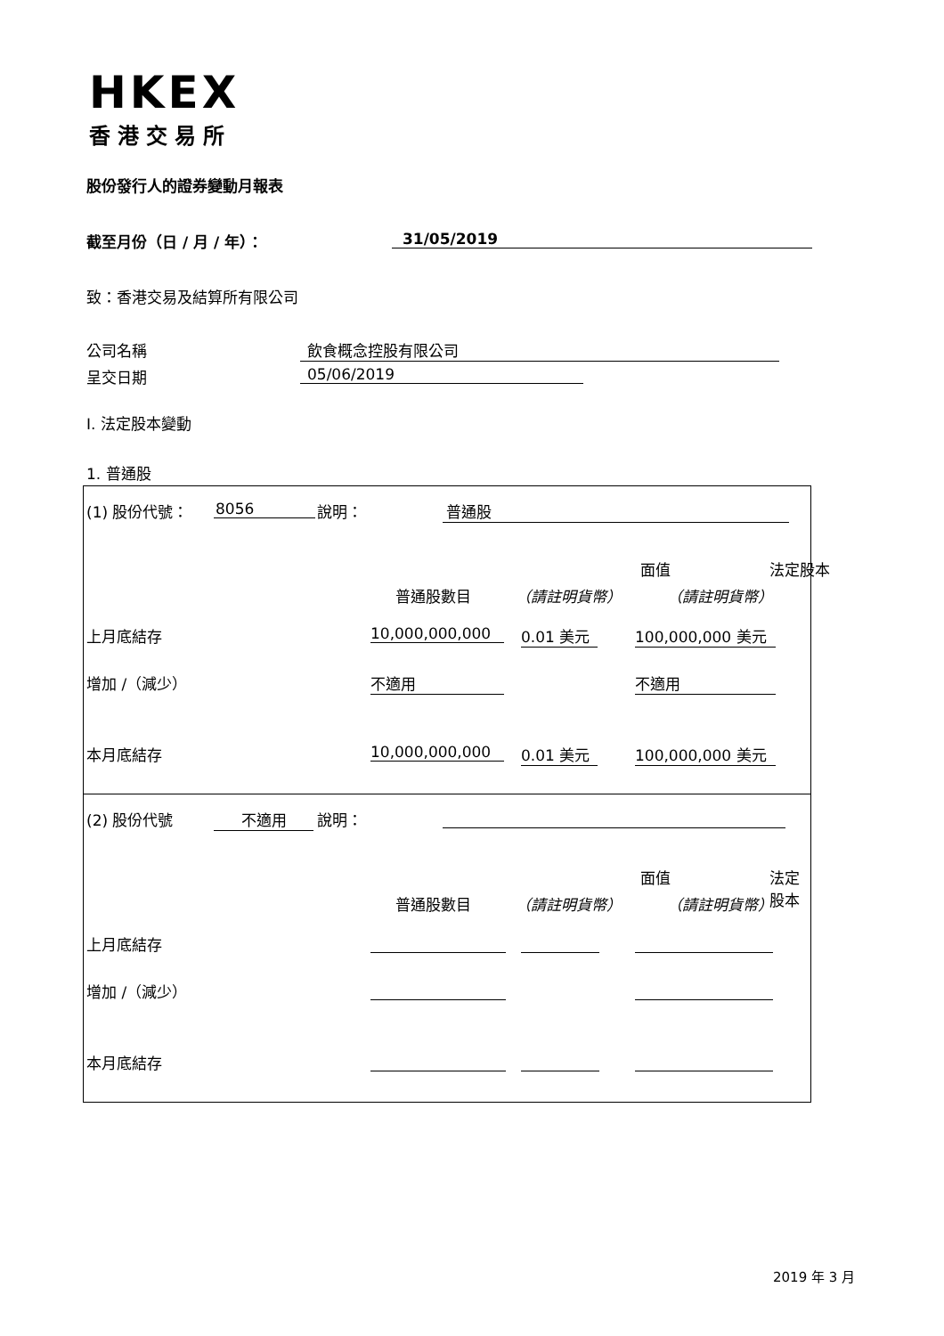HKEX
香港交易所
股份發行人的證券變動月報表
截至月份（日 / 月 / 年）： 31/05/2019
致：香港交易及結算所有限公司
公司名稱 飲食概念控股有限公司
呈交日期 05/06/2019
I. 法定股本變動
1. 普通股
(1) 股份代號： 8056 說明： 普通股
面值 法定股本
普通股數目 （請註明貨幣） （請註明貨幣）
上月底結存 10,000,000,000 0.01 美元 100,000,000 美元
增加 /（減少） 不適用 不適用
本月底結存 10,000,000,000 0.01 美元 100,000,000 美元
(2) 股份代號 不適用 說明：
面值 法定股本
普通股數目 （請註明貨幣） （請註明貨幣）
上月底結存
增加 /（減少）
本月底結存
2019 年 3 月